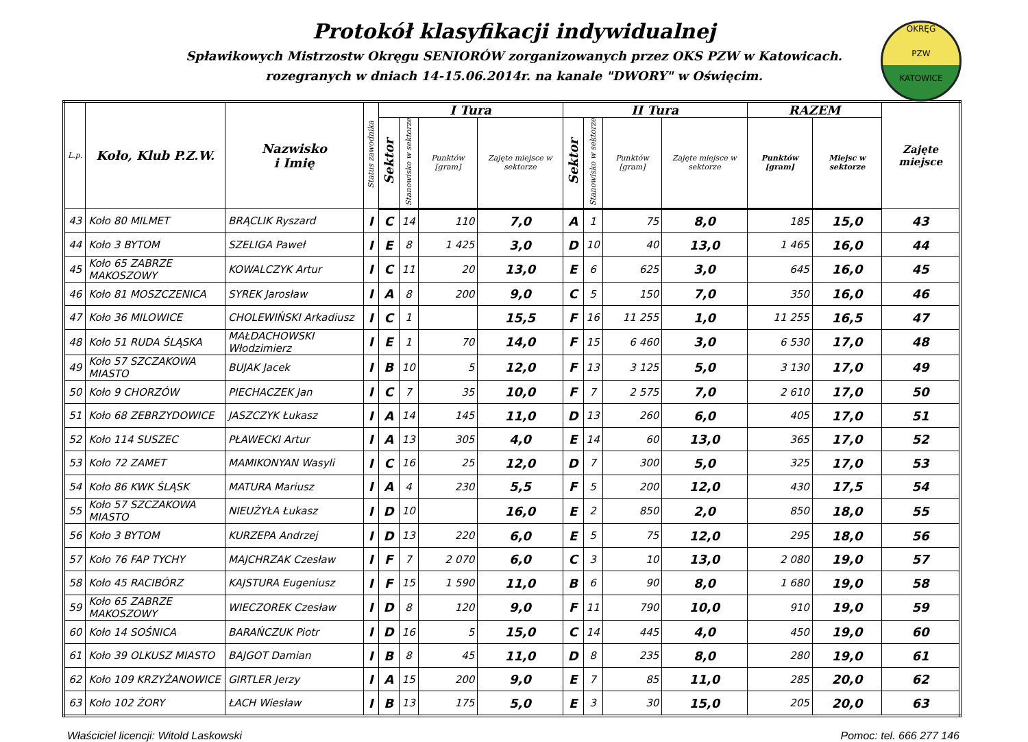Protokół klasyfikacji indywidualnej
Spławikowych Mistrzostw Okręgu SENIORÓW zorganizowanych przez OKS PZW w Katowicach.
rozegranych w dniach 14-15.06.2014r. na kanale "DWORY" w Oświęcim.
OKRĘG
PZW
KATOWICE
| L.p. | Koło, Klub P.Z.W. | Nazwisko i Imię | Status zawodnika | I Tura | | | | II Tura | | | | RAZEM | | Zajęte miejsce |
| --- | --- | --- | --- | --- | --- | --- | --- | --- | --- | --- | --- | --- | --- | --- |
| | | | | Sektor | Stanowisko w sektorze | Punktów [gram] | Zajęte miejsce w sektorze | Sektor | Stanowisko w sektorze | Punktów [gram] | Zajęte miejsce w sektorze | Punktów [gram] | Miejsc w sektorze | |
| 43 | Koło 80 MILMET | BRĄCLIK Ryszard | I | C | 14 | 110 | 7,0 | A | 1 | 75 | 8,0 | 185 | 15,0 | 43 |
| 44 | Koło 3 BYTOM | SZELIGA Paweł | I | E | 8 | 1 425 | 3,0 | D | 10 | 40 | 13,0 | 1 465 | 16,0 | 44 |
| 45 | Koło 65 ZABRZE MAKOSZOWY | KOWALCZYK Artur | I | C | 11 | 20 | 13,0 | E | 6 | 625 | 3,0 | 645 | 16,0 | 45 |
| 46 | Koło 81 MOSZCZENICA | SYREK Jarosław | I | A | 8 | 200 | 9,0 | C | 5 | 150 | 7,0 | 350 | 16,0 | 46 |
| 47 | Koło 36 MILOWICE | CHOLEWIŃSKI Arkadiusz | I | C | 1 | | 15,5 | F | 16 | 11 255 | 1,0 | 11 255 | 16,5 | 47 |
| 48 | Koło 51 RUDA ŚLĄSKA | MAŁDACHOWSKI Włodzimierz | I | E | 1 | 70 | 14,0 | F | 15 | 6 460 | 3,0 | 6 530 | 17,0 | 48 |
| 49 | Koło 57 SZCZAKOWA MIASTO | BUJAK Jacek | I | B | 10 | 5 | 12,0 | F | 13 | 3 125 | 5,0 | 3 130 | 17,0 | 49 |
| 50 | Koło 9 CHORZÓW | PIECHACZEK Jan | I | C | 7 | 35 | 10,0 | F | 7 | 2 575 | 7,0 | 2 610 | 17,0 | 50 |
| 51 | Koło 68 ZEBRZYDOWICE | JASZCZYK Łukasz | I | A | 14 | 145 | 11,0 | D | 13 | 260 | 6,0 | 405 | 17,0 | 51 |
| 52 | Koło 114 SUSZEC | PŁAWECKI Artur | I | A | 13 | 305 | 4,0 | E | 14 | 60 | 13,0 | 365 | 17,0 | 52 |
| 53 | Koło 72 ZAMET | MAMIKONYAN Wasyli | I | C | 16 | 25 | 12,0 | D | 7 | 300 | 5,0 | 325 | 17,0 | 53 |
| 54 | Koło 86 KWK ŚLĄSK | MATURA Mariusz | I | A | 4 | 230 | 5,5 | F | 5 | 200 | 12,0 | 430 | 17,5 | 54 |
| 55 | Koło 57 SZCZAKOWA MIASTO | NIEUŻYŁA Łukasz | I | D | 10 | | 16,0 | E | 2 | 850 | 2,0 | 850 | 18,0 | 55 |
| 56 | Koło 3 BYTOM | KURZEPA Andrzej | I | D | 13 | 220 | 6,0 | E | 5 | 75 | 12,0 | 295 | 18,0 | 56 |
| 57 | Koło 76 FAP TYCHY | MAJCHRZAK Czesław | I | F | 7 | 2 070 | 6,0 | C | 3 | 10 | 13,0 | 2 080 | 19,0 | 57 |
| 58 | Koło 45 RACIBÓRZ | KAJSTURA Eugeniusz | I | F | 15 | 1 590 | 11,0 | B | 6 | 90 | 8,0 | 1 680 | 19,0 | 58 |
| 59 | Koło 65 ZABRZE MAKOSZOWY | WIECZOREK Czesław | I | D | 8 | 120 | 9,0 | F | 11 | 790 | 10,0 | 910 | 19,0 | 59 |
| 60 | Koło 14 SOŚNICA | BARAŃCZUK Piotr | I | D | 16 | 5 | 15,0 | C | 14 | 445 | 4,0 | 450 | 19,0 | 60 |
| 61 | Koło 39 OLKUSZ MIASTO | BAJGOT Damian | I | B | 8 | 45 | 11,0 | D | 8 | 235 | 8,0 | 280 | 19,0 | 61 |
| 62 | Koło 109 KRZYŻANOWICE | GIRTLER Jerzy | I | A | 15 | 200 | 9,0 | E | 7 | 85 | 11,0 | 285 | 20,0 | 62 |
| 63 | Koło 102 ŻORY | ŁACH Wiesław | I | B | 13 | 175 | 5,0 | E | 3 | 30 | 15,0 | 205 | 20,0 | 63 |
Właściciel licencji: Witold Laskowski Pomoc: tel. 666 277 146